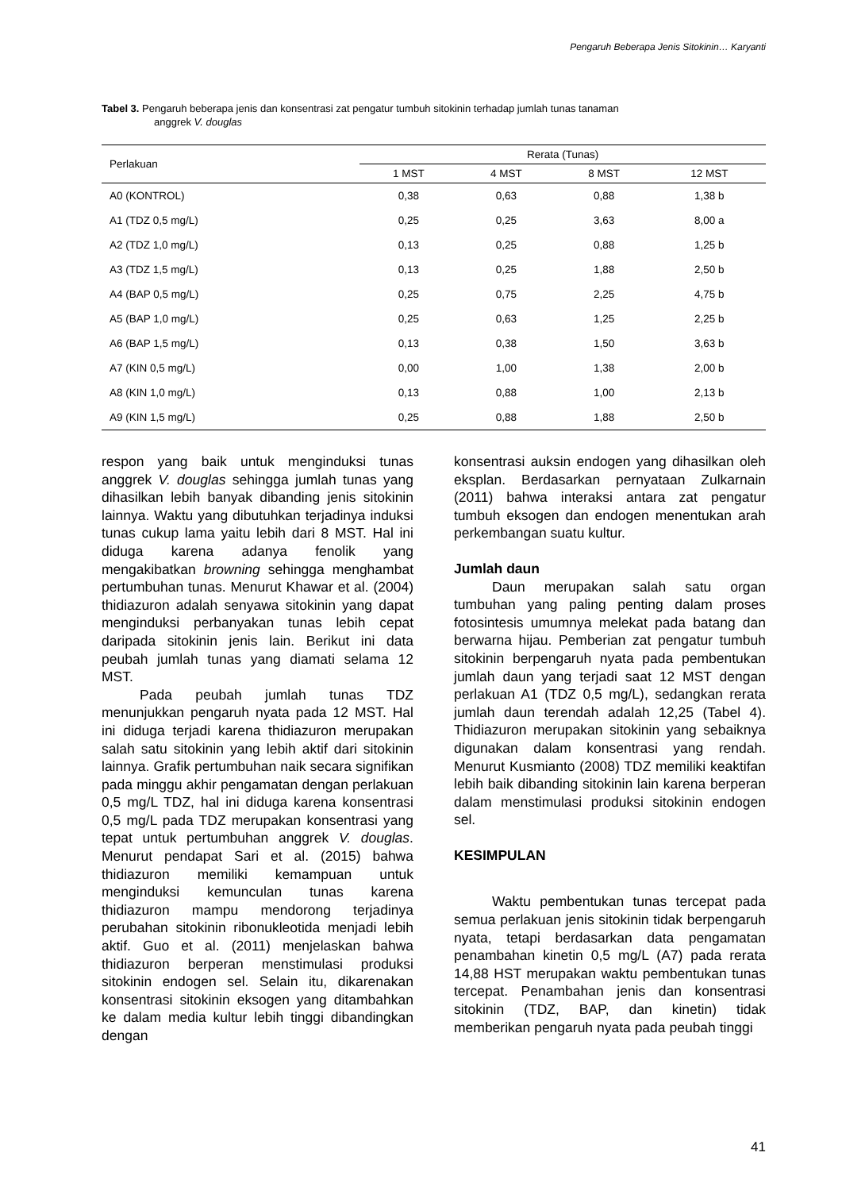Pengaruh Beberapa Jenis Sitokinin… Karyanti
Tabel 3. Pengaruh beberapa jenis dan konsentrasi zat pengatur tumbuh sitokinin terhadap jumlah tunas tanaman
anggrek V. douglas
| Perlakuan | Rerata (Tunas) | | | |
| --- | --- | --- | --- | --- |
| | 1 MST | 4 MST | 8 MST | 12 MST |
| A0 (KONTROL) | 0,38 | 0,63 | 0,88 | 1,38 b |
| A1 (TDZ 0,5 mg/L) | 0,25 | 0,25 | 3,63 | 8,00 a |
| A2 (TDZ 1,0 mg/L) | 0,13 | 0,25 | 0,88 | 1,25 b |
| A3 (TDZ 1,5 mg/L) | 0,13 | 0,25 | 1,88 | 2,50 b |
| A4 (BAP 0,5 mg/L) | 0,25 | 0,75 | 2,25 | 4,75 b |
| A5 (BAP 1,0 mg/L) | 0,25 | 0,63 | 1,25 | 2,25 b |
| A6 (BAP 1,5 mg/L) | 0,13 | 0,38 | 1,50 | 3,63 b |
| A7 (KIN 0,5 mg/L) | 0,00 | 1,00 | 1,38 | 2,00 b |
| A8 (KIN 1,0 mg/L) | 0,13 | 0,88 | 1,00 | 2,13 b |
| A9 (KIN 1,5 mg/L) | 0,25 | 0,88 | 1,88 | 2,50 b |
respon yang baik untuk menginduksi tunas anggrek V. douglas sehingga jumlah tunas yang dihasilkan lebih banyak dibanding jenis sitokinin lainnya. Waktu yang dibutuhkan terjadinya induksi tunas cukup lama yaitu lebih dari 8 MST. Hal ini diduga karena adanya fenolik yang mengakibatkan browning sehingga menghambat pertumbuhan tunas. Menurut Khawar et al. (2004) thidiazuron adalah senyawa sitokinin yang dapat menginduksi perbanyakan tunas lebih cepat daripada sitokinin jenis lain. Berikut ini data peubah jumlah tunas yang diamati selama 12 MST.
Pada peubah jumlah tunas TDZ menunjukkan pengaruh nyata pada 12 MST. Hal ini diduga terjadi karena thidiazuron merupakan salah satu sitokinin yang lebih aktif dari sitokinin lainnya. Grafik pertumbuhan naik secara signifikan pada minggu akhir pengamatan dengan perlakuan 0,5 mg/L TDZ, hal ini diduga karena konsentrasi 0,5 mg/L pada TDZ merupakan konsentrasi yang tepat untuk pertumbuhan anggrek V. douglas. Menurut pendapat Sari et al. (2015) bahwa thidiazuron memiliki kemampuan untuk menginduksi kemunculan tunas karena thidiazuron mampu mendorong terjadinya perubahan sitokinin ribonukleotida menjadi lebih aktif. Guo et al. (2011) menjelaskan bahwa thidiazuron berperan menstimulasi produksi sitokinin endogen sel. Selain itu, dikarenakan konsentrasi sitokinin eksogen yang ditambahkan ke dalam media kultur lebih tinggi dibandingkan dengan
konsentrasi auksin endogen yang dihasilkan oleh eksplan. Berdasarkan pernyataan Zulkarnain (2011) bahwa interaksi antara zat pengatur tumbuh eksogen dan endogen menentukan arah perkembangan suatu kultur.
Jumlah daun
Daun merupakan salah satu organ tumbuhan yang paling penting dalam proses fotosintesis umumnya melekat pada batang dan berwarna hijau. Pemberian zat pengatur tumbuh sitokinin berpengaruh nyata pada pembentukan jumlah daun yang terjadi saat 12 MST dengan perlakuan A1 (TDZ 0,5 mg/L), sedangkan rerata jumlah daun terendah adalah 12,25 (Tabel 4). Thidiazuron merupakan sitokinin yang sebaiknya digunakan dalam konsentrasi yang rendah. Menurut Kusmianto (2008) TDZ memiliki keaktifan lebih baik dibanding sitokinin lain karena berperan dalam menstimulasi produksi sitokinin endogen sel.
KESIMPULAN
Waktu pembentukan tunas tercepat pada semua perlakuan jenis sitokinin tidak berpengaruh nyata, tetapi berdasarkan data pengamatan penambahan kinetin 0,5 mg/L (A7) pada rerata 14,88 HST merupakan waktu pembentukan tunas tercepat. Penambahan jenis dan konsentrasi sitokinin (TDZ, BAP, dan kinetin) tidak memberikan pengaruh nyata pada peubah tinggi
41